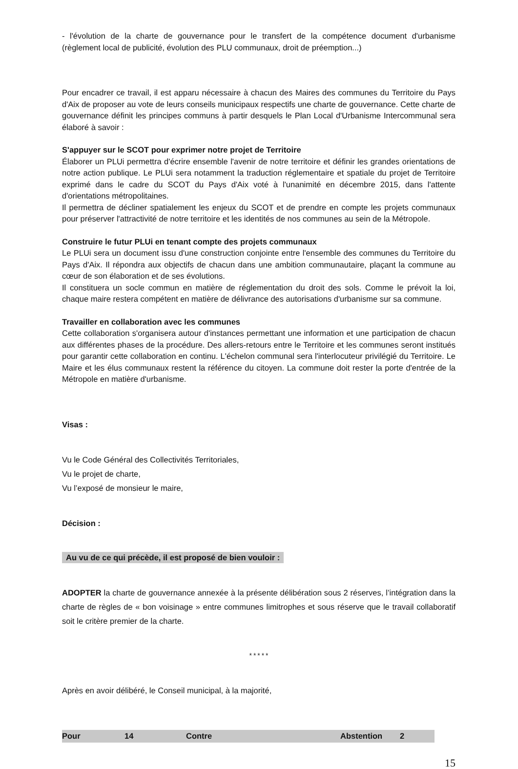- l'évolution de la charte de gouvernance pour le transfert de la compétence document d'urbanisme (règlement local de publicité, évolution des PLU communaux, droit de préemption...)
Pour encadrer ce travail, il est apparu nécessaire à chacun des Maires des communes du Territoire du Pays d'Aix de proposer au vote de leurs conseils municipaux respectifs une charte de gouvernance. Cette charte de gouvernance définit les principes communs à partir desquels le Plan Local d'Urbanisme Intercommunal sera élaboré à savoir :
S'appuyer sur le SCOT pour exprimer notre projet de Territoire
Élaborer un PLUi permettra d'écrire ensemble l'avenir de notre territoire et définir les grandes orientations de notre action publique. Le PLUi sera notamment la traduction réglementaire et spatiale du projet de Territoire exprimé dans le cadre du SCOT du Pays d'Aix voté à l'unanimité en décembre 2015, dans l'attente d'orientations métropolitaines.
Il permettra de décliner spatialement les enjeux du SCOT et de prendre en compte les projets communaux pour préserver l'attractivité de notre territoire et les identités de nos communes au sein de la Métropole.
Construire le futur PLUi en tenant compte des projets communaux
Le PLUi sera un document issu d'une construction conjointe entre l'ensemble des communes du Territoire du Pays d'Aix. Il répondra aux objectifs de chacun dans une ambition communautaire, plaçant la commune au cœur de son élaboration et de ses évolutions.
Il constituera un socle commun en matière de réglementation du droit des sols. Comme le prévoit la loi, chaque maire restera compétent en matière de délivrance des autorisations d'urbanisme sur sa commune.
Travailler en collaboration avec les communes
Cette collaboration s'organisera autour d'instances permettant une information et une participation de chacun aux différentes phases de la procédure. Des allers-retours entre le Territoire et les communes seront institués pour garantir cette collaboration en continu. L'échelon communal sera l'interlocuteur privilégié du Territoire. Le Maire et les élus communaux restent la référence du citoyen. La commune doit rester la porte d'entrée de la Métropole en matière d'urbanisme.
Visas :
Vu le Code Général des Collectivités Territoriales,
Vu le projet de charte,
Vu l’exposé de monsieur le maire,
Décision :
Au vu de ce qui précède, il est proposé de bien vouloir :
ADOPTER la charte de gouvernance annexée à la présente délibération sous 2 réserves, l’intégration dans la charte de règles de « bon voisinage » entre communes limitrophes et sous réserve que le travail collaboratif soit le critère premier de la charte.
*****
Après en avoir délibéré, le Conseil municipal, à la majorité,
| Pour | 14 | Contre | Abstention | 2 |
15